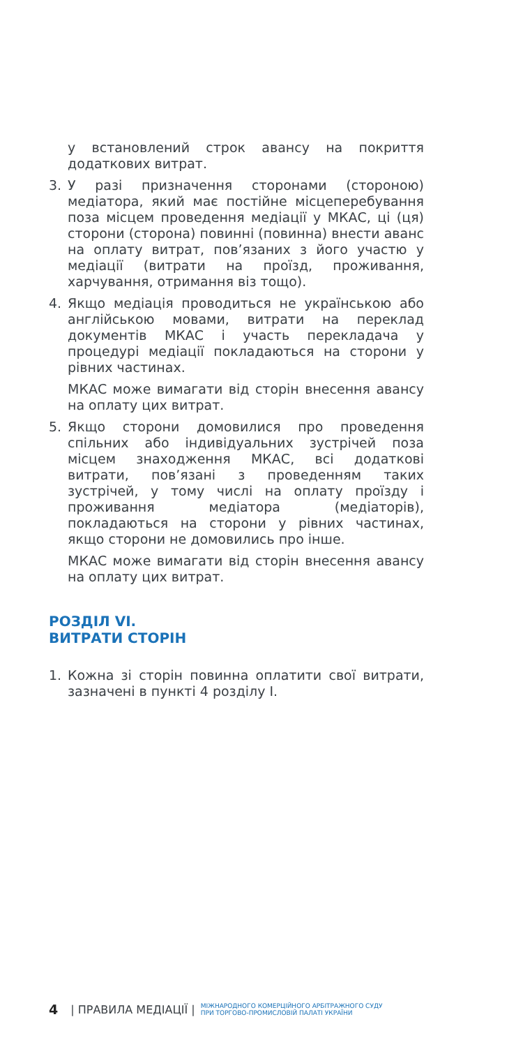у встановлений строк авансу на покриття додаткових витрат.
3. У разі призначення сторонами (стороною) медіатора, який має постійне місцеперебування поза місцем проведення медіації у МКАС, ці (ця) сторони (сторона) повинні (повинна) внести аванс на оплату витрат, пов’язаних з його участю у медіації (витрати на проїзд, проживання, харчування, отримання віз тощо).
4. Якщо медіація проводиться не українською або англійською мовами, витрати на переклад документів МКАС і участь перекладача у процедурі медіації покладаються на сторони у рівних частинах.
МКАС може вимагати від сторін внесення авансу на оплату цих витрат.
5. Якщо сторони домовилися про проведення спільних або індивідуальних зустрічей поза місцем знаходження МКАС, всі додаткові витрати, пов’язані з проведенням таких зустрічей, у тому числі на оплату проїзду і проживання медіатора (медіаторів), покладаються на сторони у рівних частинах, якщо сторони не домовились про інше.
МКАС може вимагати від сторін внесення авансу на оплату цих витрат.
РОЗДІЛ VI.
ВИТРАТИ СТОРІН
1. Кожна зі сторін повинна оплатити свої витрати, зазначені в пункті 4 розділу I.
4 | ПРАВИЛА МЕДІАЦІЇ | МІЖНАРОДНОГО КОМЕРЦІЙНОГО АРБІТРАЖНОГО СУДУ
ПРИ ТОРГОВО-ПРОМИСЛОВІЙ ПАЛАТІ УКРАЇНИ